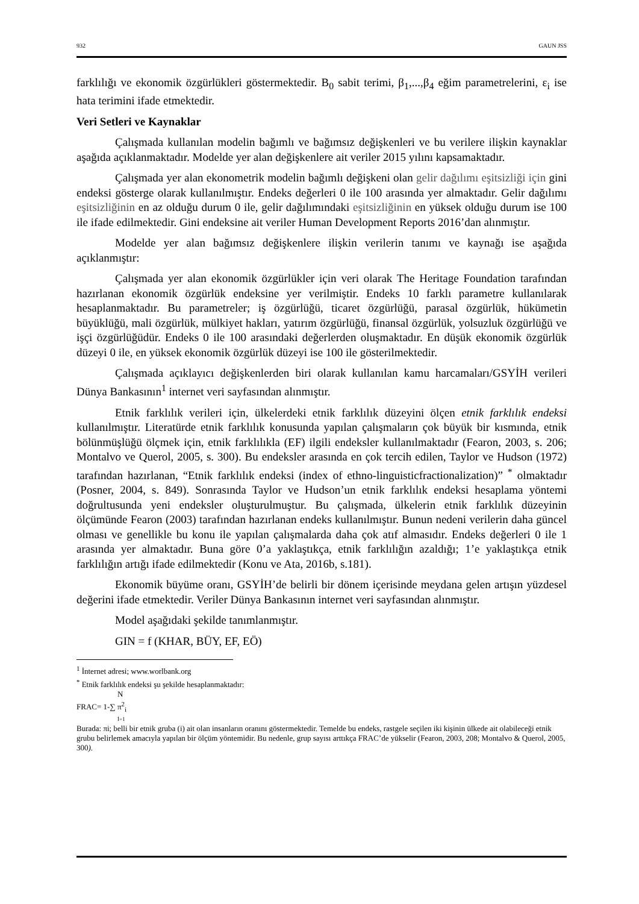932 GAUN JSS
farklılığı ve ekonomik özgürlükleri göstermektedir. B<sub>0</sub> sabit terimi, β<sub>1</sub>,...,β<sub>4</sub> eğim parametrelerini, ε<sub>i</sub> ise hata terimini ifade etmektedir.
Veri Setleri ve Kaynaklar
Çalışmada kullanılan modelin bağımlı ve bağımsız değişkenleri ve bu verilere ilişkin kaynaklar aşağıda açıklanmaktadır. Modelde yer alan değişkenlere ait veriler 2015 yılını kapsamaktadır.
Çalışmada yer alan ekonometrik modelin bağımlı değişkeni olan gelir dağılımı eşitsizliği için gini endeksi gösterge olarak kullanılmıştır. Endeks değerleri 0 ile 100 arasında yer almaktadır. Gelir dağılımı eşitsizliğinin en az olduğu durum 0 ile, gelir dağılımındaki eşitsizliğinin en yüksek olduğu durum ise 100 ile ifade edilmektedir. Gini endeksine ait veriler Human Development Reports 2016’dan alınmıştır.
Modelde yer alan bağımsız değişkenlere ilişkin verilerin tanımı ve kaynağı ise aşağıda açıklanmıştır:
Çalışmada yer alan ekonomik özgürlükler için veri olarak The Heritage Foundation tarafından hazırlanan ekonomik özgürlük endeksine yer verilmiştir. Endeks 10 farklı parametre kullanılarak hesaplanmaktadır. Bu parametreler; iş özgürlüğü, ticaret özgürlüğü, parasal özgürlük, hükümetin büyüklüğü, mali özgürlük, mülkiyet hakları, yatırım özgürlüğü, finansal özgürlük, yolsuzluk özgürlüğü ve işçi özgürlüğüdür. Endeks 0 ile 100 arasındaki değerlerden oluşmaktadır. En düşük ekonomik özgürlük düzeyi 0 ile, en yüksek ekonomik özgürlük düzeyi ise 100 ile gösterilmektedir.
Çalışmada açıklayıcı değişkenlerden biri olarak kullanılan kamu harcamaları/GSYİH verileri Dünya Bankasının<sup>1</sup> internet veri sayfasından alınmıştır.
Etnik farklılık verileri için, ülkelerdeki etnik farklılık düzeyini ölçen etnik farklılık endeksi kullanılmıştır. Literatürde etnik farklılık konusunda yapılan çalışmaların çok büyük bir kısmında, etnik bölünmüşlüğü ölçmek için, etnik farklılıkla (EF) ilgili endeksler kullanılmaktadır (Fearon, 2003, s. 206; Montalvo ve Querol, 2005, s. 300). Bu endeksler arasında en çok tercih edilen, Taylor ve Hudson (1972) tarafından hazırlanan, “Etnik farklılık endeksi (index of ethno-linguisticfractionalization)” <sup>*</sup> olmaktadır (Posner, 2004, s. 849). Sonrasında Taylor ve Hudson’un etnik farklılık endeksi hesaplama yöntemi doğrultusunda yeni endeksler oluşturulmuştur. Bu çalışmada, ülkelerin etnik farklılık düzeyinin ölçümünde Fearon (2003) tarafından hazırlanan endeks kullanılmıştır. Bunun nedeni verilerin daha güncel olması ve genellikle bu konu ile yapılan çalışmalarda daha çok atıf almasıdır. Endeks değerleri 0 ile 1 arasında yer almaktadır. Buna göre 0’a yaklaştıkça, etnik farklılığın azaldığı; 1’e yaklaştıkça etnik farklılığın artığı ifade edilmektedir (Konu ve Ata, 2016b, s.181).
Ekonomik büyüme oranı, GSYİH’de belirli bir dönem içerisinde meydana gelen artışın yüzdesel değerini ifade etmektedir. Veriler Dünya Bankasının internet veri sayfasından alınmıştır.
Model aşağıdaki şekilde tanımlanmıştır.
GIN = f (KHAR, BÜY, EF, EÖ)
<sup>1</sup> İnternet adresi; www.worlbank.org
<sup>*</sup> Etnik farklılık endeksi şu şekilde hesaplanmaktadır:
N
FRAC= 1-∑ π<sup>2</sup><sub>i</sub>
İ=1
Burada: πi; belli bir etnik gruba (i) ait olan insanların oranını göstermektedir. Temelde bu endeks, rastgele seçilen iki kişinin ülkede ait olabileceği etnik grubu belirlemek amacıyla yapılan bir ölçüm yöntemidir. Bu nedenle, grup sayısı arttıkça FRAC’de yükselir (Fearon, 2003, 208; Montalvo & Querol, 2005, 300).